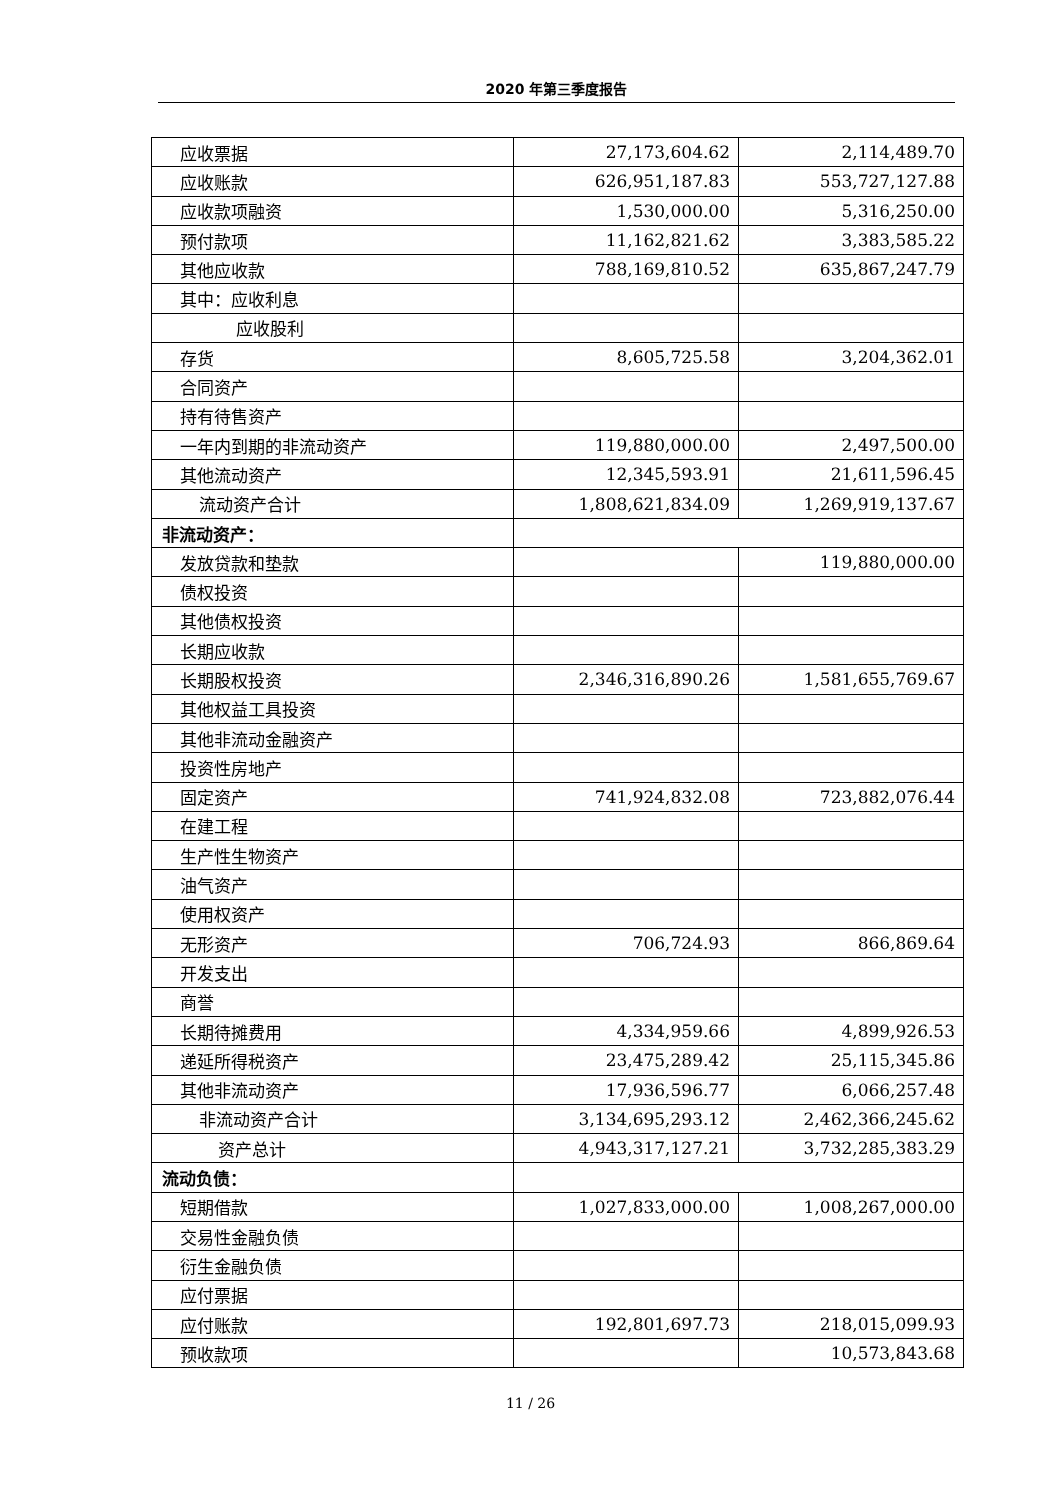2020 年第三季度报告
| 应收票据 | 27,173,604.62 | 2,114,489.70 |
| 应收账款 | 626,951,187.83 | 553,727,127.88 |
| 应收款项融资 | 1,530,000.00 | 5,316,250.00 |
| 预付款项 | 11,162,821.62 | 3,383,585.22 |
| 其他应收款 | 788,169,810.52 | 635,867,247.79 |
| 其中：应收利息 | | |
| 应收股利 | | |
| 存货 | 8,605,725.58 | 3,204,362.01 |
| 合同资产 | | |
| 持有待售资产 | | |
| 一年内到期的非流动资产 | 119,880,000.00 | 2,497,500.00 |
| 其他流动资产 | 12,345,593.91 | 21,611,596.45 |
| 流动资产合计 | 1,808,621,834.09 | 1,269,919,137.67 |
| 非流动资产： | | |
| 发放贷款和垫款 | | 119,880,000.00 |
| 债权投资 | | |
| 其他债权投资 | | |
| 长期应收款 | | |
| 长期股权投资 | 2,346,316,890.26 | 1,581,655,769.67 |
| 其他权益工具投资 | | |
| 其他非流动金融资产 | | |
| 投资性房地产 | | |
| 固定资产 | 741,924,832.08 | 723,882,076.44 |
| 在建工程 | | |
| 生产性生物资产 | | |
| 油气资产 | | |
| 使用权资产 | | |
| 无形资产 | 706,724.93 | 866,869.64 |
| 开发支出 | | |
| 商誉 | | |
| 长期待摊费用 | 4,334,959.66 | 4,899,926.53 |
| 递延所得税资产 | 23,475,289.42 | 25,115,345.86 |
| 其他非流动资产 | 17,936,596.77 | 6,066,257.48 |
| 非流动资产合计 | 3,134,695,293.12 | 2,462,366,245.62 |
| 资产总计 | 4,943,317,127.21 | 3,732,285,383.29 |
| 流动负债： | | |
| 短期借款 | 1,027,833,000.00 | 1,008,267,000.00 |
| 交易性金融负债 | | |
| 衍生金融负债 | | |
| 应付票据 | | |
| 应付账款 | 192,801,697.73 | 218,015,099.93 |
| 预收款项 | | 10,573,843.68 |
11 / 26